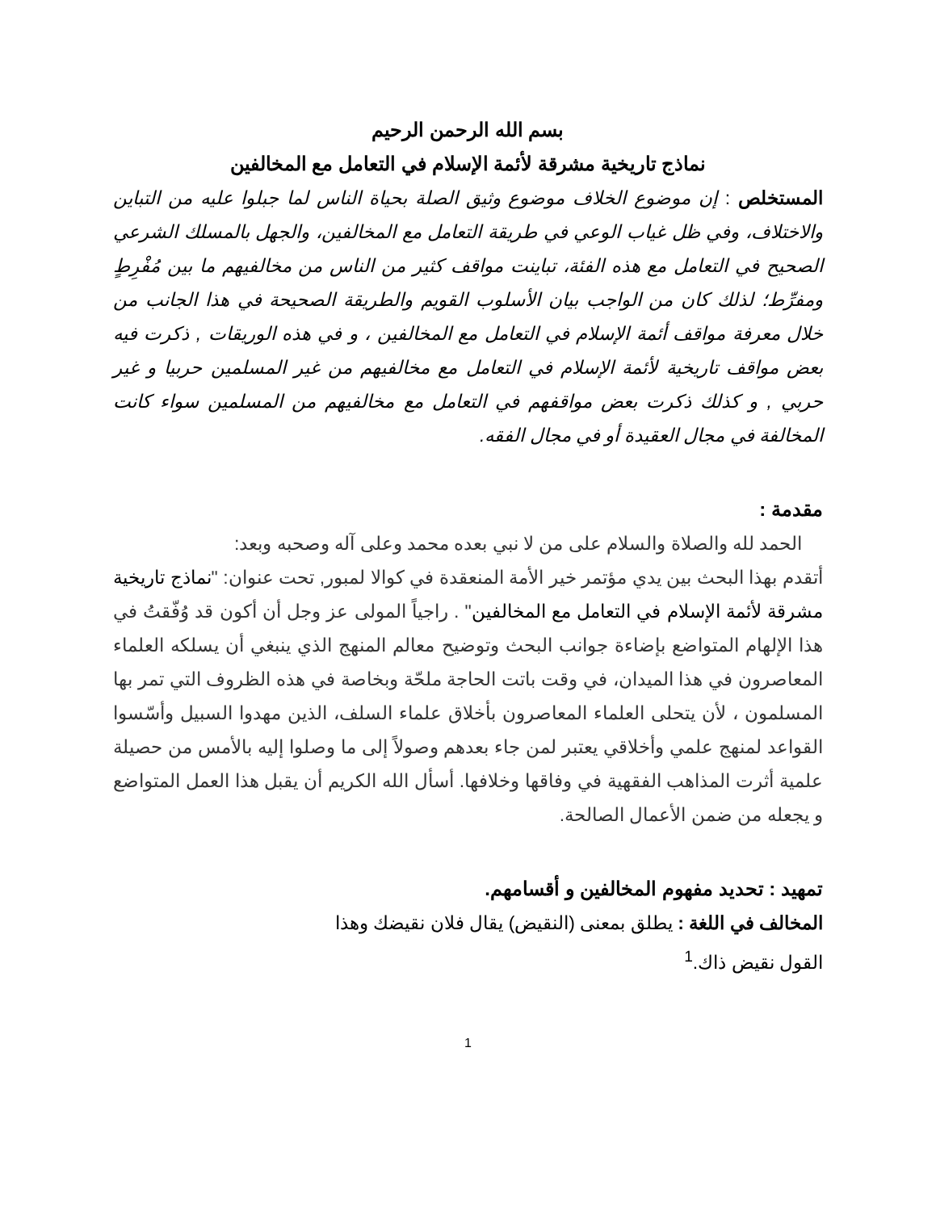بسم الله الرحمن الرحيم
نماذج تاريخية مشرقة لأئمة الإسلام في التعامل مع المخالفين
المستخلص : إن موضوع الخلاف موضوع وثيق الصلة بحياة الناس لما جبلوا عليه من التباين والاختلاف، وفي ظل غياب الوعي في طريقة التعامل مع المخالفين، والجهل بالمسلك الشرعي الصحيح في التعامل مع هذه الفئة، تباينت مواقف كثير من الناس من مخالفيهم ما بين مُفْرِطٍ ومفرِّط؛ لذلك كان من الواجب بيان الأسلوب القويم والطريقة الصحيحة في هذا الجانب من خلال معرفة مواقف أئمة الإسلام في التعامل مع المخالفين ، و في هذه الوريقات , ذكرت فيه بعض مواقف تاريخية لأئمة الإسلام في التعامل مع مخالفيهم من غير المسلمين حربيا و غير حربي , و كذلك ذكرت بعض مواقفهم في التعامل مع مخالفيهم من المسلمين سواء كانت المخالفة في مجال العقيدة أو في مجال الفقه.
مقدمة :
الحمد لله والصلاة والسلام على من لا نبي بعده محمد وعلى آله وصحبه وبعد:
أتقدم بهذا البحث بين يدي مؤتمر خير الأمة المنعقدة في كوالا لمبور, تحت عنوان: "نماذج تاريخية مشرقة لأئمة الإسلام في التعامل مع المخالفين" . راجياً المولى عز وجل أن أكون قد وُفّقتُ في هذا الإلهام المتواضع بإضاءة جوانب البحث وتوضيح معالم المنهج الذي ينبغي أن يسلكه العلماء المعاصرون في هذا الميدان، في وقت باتت الحاجة ملحّة وبخاصة في هذه الظروف التي تمر بها المسلمون ، لأن يتحلى العلماء المعاصرون بأخلاق علماء السلف، الذين مهدوا السبيل وأسّسوا القواعد لمنهج علمي وأخلاقي يعتبر لمن جاء بعدهم وصولاً إلى ما وصلوا إليه بالأمس من حصيلة علمية أثرت المذاهب الفقهية في وفاقها وخلافها. أسأل الله الكريم أن يقبل هذا العمل المتواضع و يجعله من ضمن الأعمال الصالحة.
تمهيد : تحديد مفهوم المخالفين و أقسامهم.
المخالف في اللغة : يطلق بمعنى (النقيض) يقال فلان نقيضك وهذا
القول نقيض ذاك.<sup>1</sup>
1